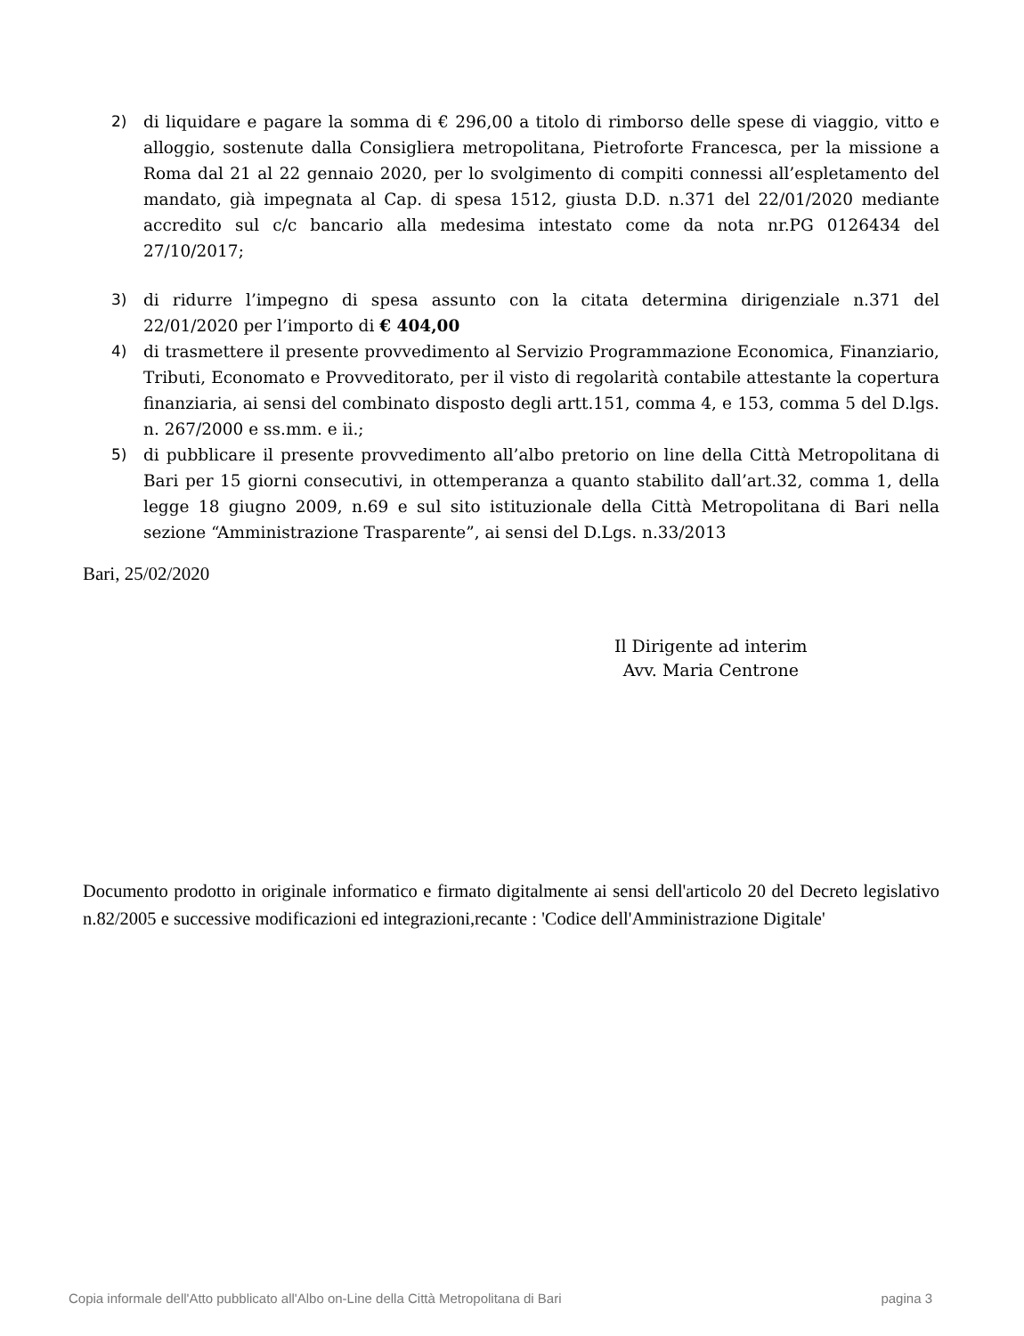2) di liquidare e pagare la somma di € 296,00 a titolo di rimborso delle spese di viaggio, vitto e alloggio, sostenute dalla Consigliera metropolitana, Pietroforte Francesca, per la missione a Roma dal 21 al 22 gennaio 2020, per lo svolgimento di compiti connessi all’espletamento del mandato, già impegnata al Cap. di spesa 1512, giusta D.D. n.371 del 22/01/2020 mediante accredito sul c/c bancario alla medesima intestato come da nota nr.PG 0126434 del 27/10/2017;
3) di ridurre l’impegno di spesa assunto con la citata determina dirigenziale n.371 del 22/01/2020 per l’importo di € 404,00
4) di trasmettere il presente provvedimento al Servizio Programmazione Economica, Finanziario, Tributi, Economato e Provveditorato, per il visto di regolarità contabile attestante la copertura finanziaria, ai sensi del combinato disposto degli artt.151, comma 4, e 153, comma 5 del D.lgs. n. 267/2000 e ss.mm. e ii.;
5) di pubblicare il presente provvedimento all’albo pretorio on line della Città Metropolitana di Bari per 15 giorni consecutivi, in ottemperanza a quanto stabilito dall’art.32, comma 1, della legge 18 giugno 2009, n.69 e sul sito istituzionale della Città Metropolitana di Bari nella sezione “Amministrazione Trasparente”, ai sensi del D.Lgs. n.33/2013
Bari, 25/02/2020
Il Dirigente ad interim
Avv. Maria Centrone
Documento prodotto in originale informatico e firmato digitalmente ai sensi dell'articolo 20 del Decreto legislativo n.82/2005 e successive modificazioni ed integrazioni,recante : 'Codice dell'Amministrazione Digitale'
Copia informale dell'Atto pubblicato all'Albo on-Line della Città Metropolitana di Bari pagina 3